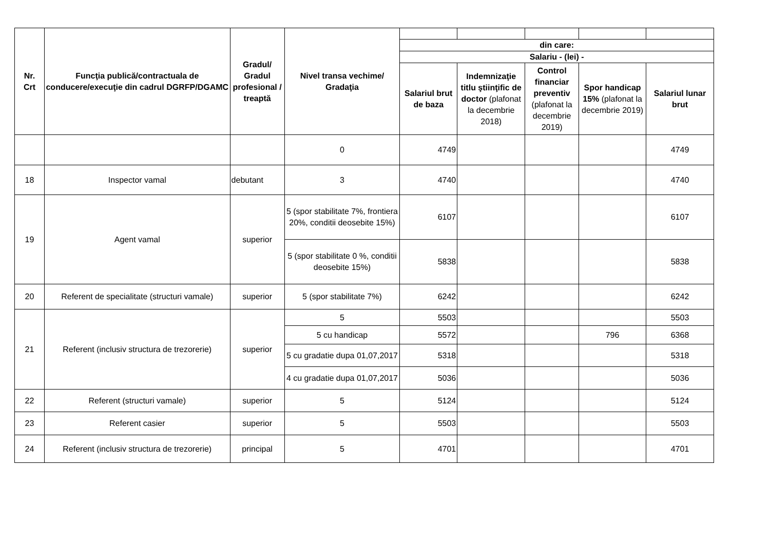| Nr. Crt | Funcţia publică/contractuala de conducere/execuţie din cadrul DGRFP/DGAMC | Gradul/ Gradul profesional / treaptă | Nivel transa vechime/ Gradaţia | | | | | |
| | | | | din care: | | | | |
| | | | | Salariu - (lei) - | | | | |
| | | | | Salariul brut de baza | Indemnizaţie titlu ştiinţific de doctor (plafonat la decembrie 2018) | Control financiar preventiv (plafonat la decembrie 2019) | Spor handicap 15% (plafonat la decembrie 2019) | Salariul lunar brut |
| | | | 0 | 4749 | | | | 4749 |
| 18 | Inspector vamal | debutant | 3 | 4740 | | | | 4740 |
| 19 | Agent vamal | superior | 5 (spor stabilitate 7%, frontiera 20%, conditii deosebite 15%) | 6107 | | | | 6107 |
| | | | 5 (spor stabilitate 0 %, conditii deosebite 15%) | 5838 | | | | 5838 |
| 20 | Referent de specialitate (structuri vamale) | superior | 5 (spor stabilitate 7%) | 6242 | | | | 6242 |
| 21 | Referent (inclusiv structura de trezorerie) | superior | 5 | 5503 | | | | 5503 |
| | | | 5 cu handicap | 5572 | | | 796 | 6368 |
| | | | 5 cu gradatie dupa 01,07,2017 | 5318 | | | | 5318 |
| | | | 4 cu gradatie dupa 01,07,2017 | 5036 | | | | 5036 |
| 22 | Referent (structuri vamale) | superior | 5 | 5124 | | | | 5124 |
| 23 | Referent casier | superior | 5 | 5503 | | | | 5503 |
| 24 | Referent (inclusiv structura de trezorerie) | principal | 5 | 4701 | | | | 4701 |